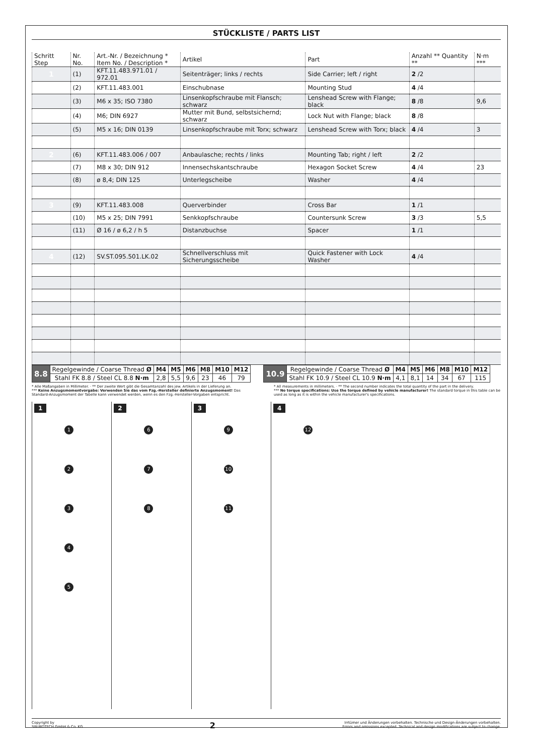STÜCKLISTE / PARTS LIST
| Schritt Step | Nr. No. | Art.-Nr. / Bezeichnung * Item No. / Description * | Artikel | Part | Anzahl ** Quantity ** | N·m *** |
| --- | --- | --- | --- | --- | --- | --- |
| 1 | (1) | KFT.11.483.971.01 / 972.01 | Seitenträger; links / rechts | Side Carrier; left / right | 2 /2 | |
| | (2) | KFT.11.483.001 | Einschubnase | Mounting Stud | 4 /4 | |
| | (3) | M6 x 35; ISO 7380 | Linsenkopfschraube mit Flansch; schwarz | Lenshead Screw with Flange; black | 8 /8 | 9,6 |
| | (4) | M6; DIN 6927 | Mutter mit Bund, selbstsichernd; schwarz | Lock Nut with Flange; black | 8 /8 | |
| | (5) | M5 x 16; DIN 0139 | Linsenkopfschraube mit Torx; schwarz | Lenshead Screw with Torx; black | 4 /4 | 3 |
| 2 | (6) | KFT.11.483.006 / 007 | Anbaulasche; rechts / links | Mounting Tab; right / left | 2 /2 | |
| | (7) | M8 x 30; DIN 912 | Innensechskantschraube | Hexagon Socket Screw | 4 /4 | 23 |
| | (8) | ø 8,4; DIN 125 | Unterlegscheibe | Washer | 4 /4 | |
| 3 | (9) | KFT.11.483.008 | Querverbinder | Cross Bar | 1 /1 | |
| | (10) | M5 x 25; DIN 7991 | Senkkopfschraube | Countersunk Screw | 3 /3 | 5,5 |
| | (11) | Ø 16 / ø 6,2 / h 5 | Distanzbuchse | Spacer | 1 /1 | |
| 4 | (12) | SV.ST.095.501.LK.02 | Schnellverschluss mit Sicherungsscheibe | Quick Fastener with Lock Washer | 4 /4 | |
| 8.8 | Regelgewinde / Coarse Thread Ø | M4 | M5 | M6 | M8 | M10 | M12 |
| | Stahl FK 8.8 / Steel CL 8.8 N·m | 2,8 | 5,5 | 9,6 | 23 | 46 | 79 |
| 10.9 | Regelgewinde / Coarse Thread Ø | M4 | M5 | M6 | M8 | M10 | M12 |
| | Stahl FK 10.9 / Steel CL 10.9 N·m | 4,1 | 8,1 | 14 | 34 | 67 | 115 |
* Alle Maßangaben in Millimeter. · ** Der zweite Wert gibt die Gesamtanzahl des jew. Artikels in der Lieferung an.
*** Keine Anzugsmomentvorgabe: Verwenden Sie das vom Fzg.-Hersteller definierte Anzugsmoment! Das Standard-Anzugsmoment der Tabelle kann verwendet werden, wenn es den Fzg.-Hersteller-Vorgaben entspricht.
* All measurements in millimeters. · ** The second number indicates the total quantity of the part in the delivery.
*** No torque specifications: Use the torque defined by vehicle manufacturer! The standard torque in this table can be used as long as it is within the vehicle manufacturer's specifications.
1
12345
2
6
7
8
3
9
10
11
4
12
Copyright by
SW-MOTECH GmbH & Co. KG
2
Irrtümer und Änderungen vorbehalten. Technische und Design-Änderungen vorbehalten.
Errors and omissions excepted. Technical and design modifications are subject to change.